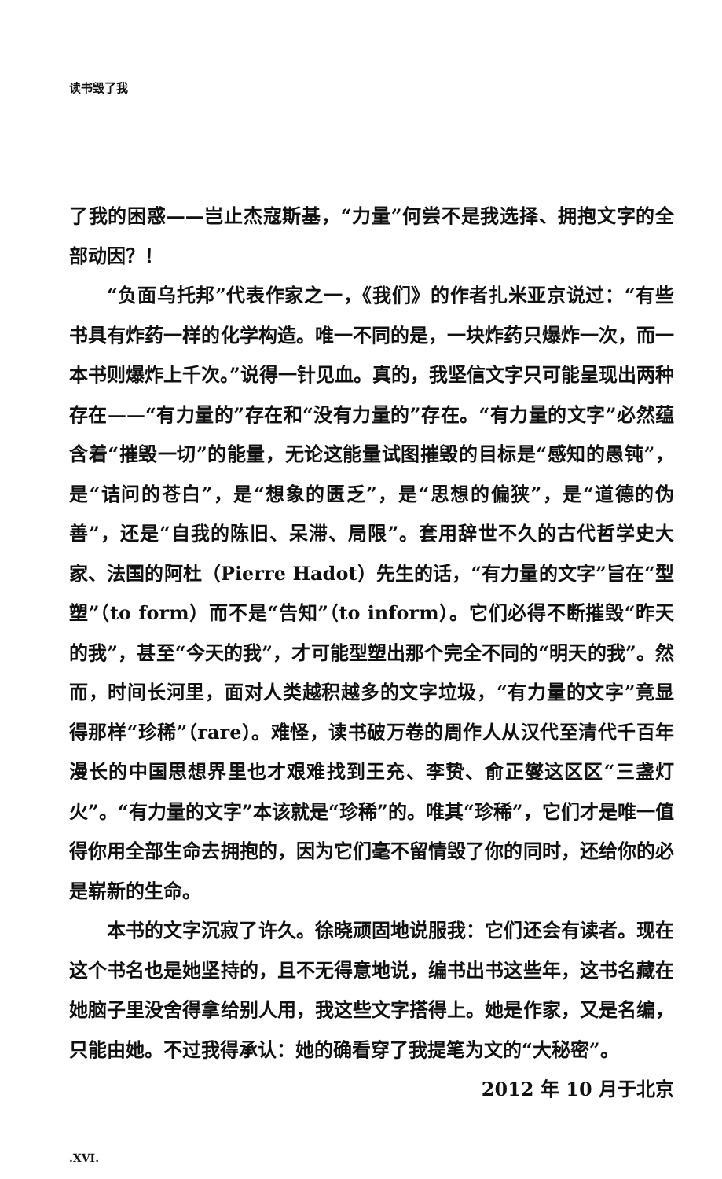读书毁了我
了我的困惑——岂止杰寇斯基，“力量”何尝不是我选择、拥抱文字的全部动因？！
“负面乌托邦”代表作家之一，《我们》的作者扎米亚京说过：“有些书具有炸药一样的化学构造。唯一不同的是，一块炸药只爆炸一次，而一本书则爆炸上千次。”说得一针见血。真的，我坚信文字只可能呈现出两种存在——“有力量的”存在和“没有力量的”存在。“有力量的文字”必然蕴含着“摧毁一切”的能量，无论这能量试图摧毁的目标是“感知的愚钝”，是“诘问的苍白”，是“想象的匮乏”，是“思想的偏狭”，是“道德的伪善”，还是“自我的陈旧、呆滞、局限”。套用辞世不久的古代哲学史大家、法国的阿杜（Pierre Hadot）先生的话，“有力量的文字”旨在“型塑”（to form）而不是“告知”（to inform）。它们必得不断摧毁“昨天的我”，甚至“今天的我”，才可能型塑出那个完全不同的“明天的我”。然而，时间长河里，面对人类越积越多的文字垃圾，“有力量的文字”竟显得那样“珍稀”（rare）。难怪，读书破万卷的周作人从汉代至清代千百年漫长的中国思想界里也才艰难找到王充、李贽、俞正燮这区区“三盏灯火”。“有力量的文字”本该就是“珍稀”的。唯其“珍稀”，它们才是唯一值得你用全部生命去拥抱的，因为它们毫不留情毁了你的同时，还给你的必是崭新的生命。
本书的文字沉寂了许久。徐晓顽固地说服我：它们还会有读者。现在这个书名也是她坚持的，且不无得意地说，编书出书这些年，这书名藏在她脑子里没舍得拿给别人用，我这些文字搭得上。她是作家，又是名编，只能由她。不过我得承认：她的确看穿了我提笔为文的“大秘密”。
2012 年 10 月于北京
.XVI.